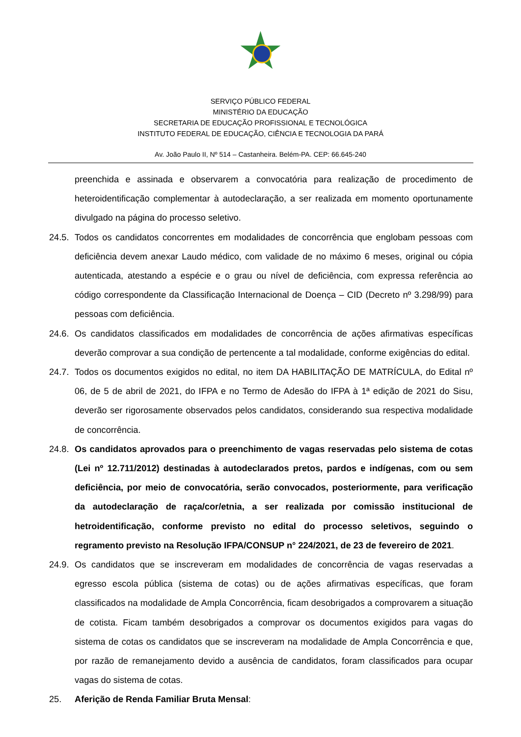SERVIÇO PÚBLICO FEDERAL
MINISTÉRIO DA EDUCAÇÃO
SECRETARIA DE EDUCAÇÃO PROFISSIONAL E TECNOLÓGICA
INSTITUTO FEDERAL DE EDUCAÇÃO, CIÊNCIA E TECNOLOGIA DA PARÁ
Av. João Paulo II, Nº 514 – Castanheira. Belém-PA. CEP: 66.645-240
preenchida e assinada e observarem a convocatória para realização de procedimento de heteroidentificação complementar à autodeclaração, a ser realizada em momento oportunamente divulgado na página do processo seletivo.
24.5.
Todos os candidatos concorrentes em modalidades de concorrência que englobam pessoas com deficiência devem anexar Laudo médico, com validade de no máximo 6 meses, original ou cópia autenticada, atestando a espécie e o grau ou nível de deficiência, com expressa referência ao código correspondente da Classificação Internacional de Doença – CID (Decreto nº 3.298/99) para pessoas com deficiência.
24.6.
Os candidatos classificados em modalidades de concorrência de ações afirmativas específicas deverão comprovar a sua condição de pertencente a tal modalidade, conforme exigências do edital.
24.7.
Todos os documentos exigidos no edital, no item DA HABILITAÇÃO DE MATRÍCULA, do Edital nº 06, de 5 de abril de 2021, do IFPA e no Termo de Adesão do IFPA à 1ª edição de 2021 do Sisu, deverão ser rigorosamente observados pelos candidatos, considerando sua respectiva modalidade de concorrência.
24.8.
Os candidatos aprovados para o preenchimento de vagas reservadas pelo sistema de cotas (Lei nº 12.711/2012) destinadas à autodeclarados pretos, pardos e indígenas, com ou sem deficiência, por meio de convocatória, serão convocados, posteriormente, para verificação da autodeclaração de raça/cor/etnia, a ser realizada por comissão institucional de hetroidentificação, conforme previsto no edital do processo seletivos, seguindo o regramento previsto na Resolução IFPA/CONSUP n° 224/2021, de 23 de fevereiro de 2021.
24.9.
Os candidatos que se inscreveram em modalidades de concorrência de vagas reservadas a egresso escola pública (sistema de cotas) ou de ações afirmativas específicas, que foram classificados na modalidade de Ampla Concorrência, ficam desobrigados a comprovarem a situação de cotista. Ficam também desobrigados a comprovar os documentos exigidos para vagas do sistema de cotas os candidatos que se inscreveram na modalidade de Ampla Concorrência e que, por razão de remanejamento devido a ausência de candidatos, foram classificados para ocupar vagas do sistema de cotas.
25. Aferição de Renda Familiar Bruta Mensal: